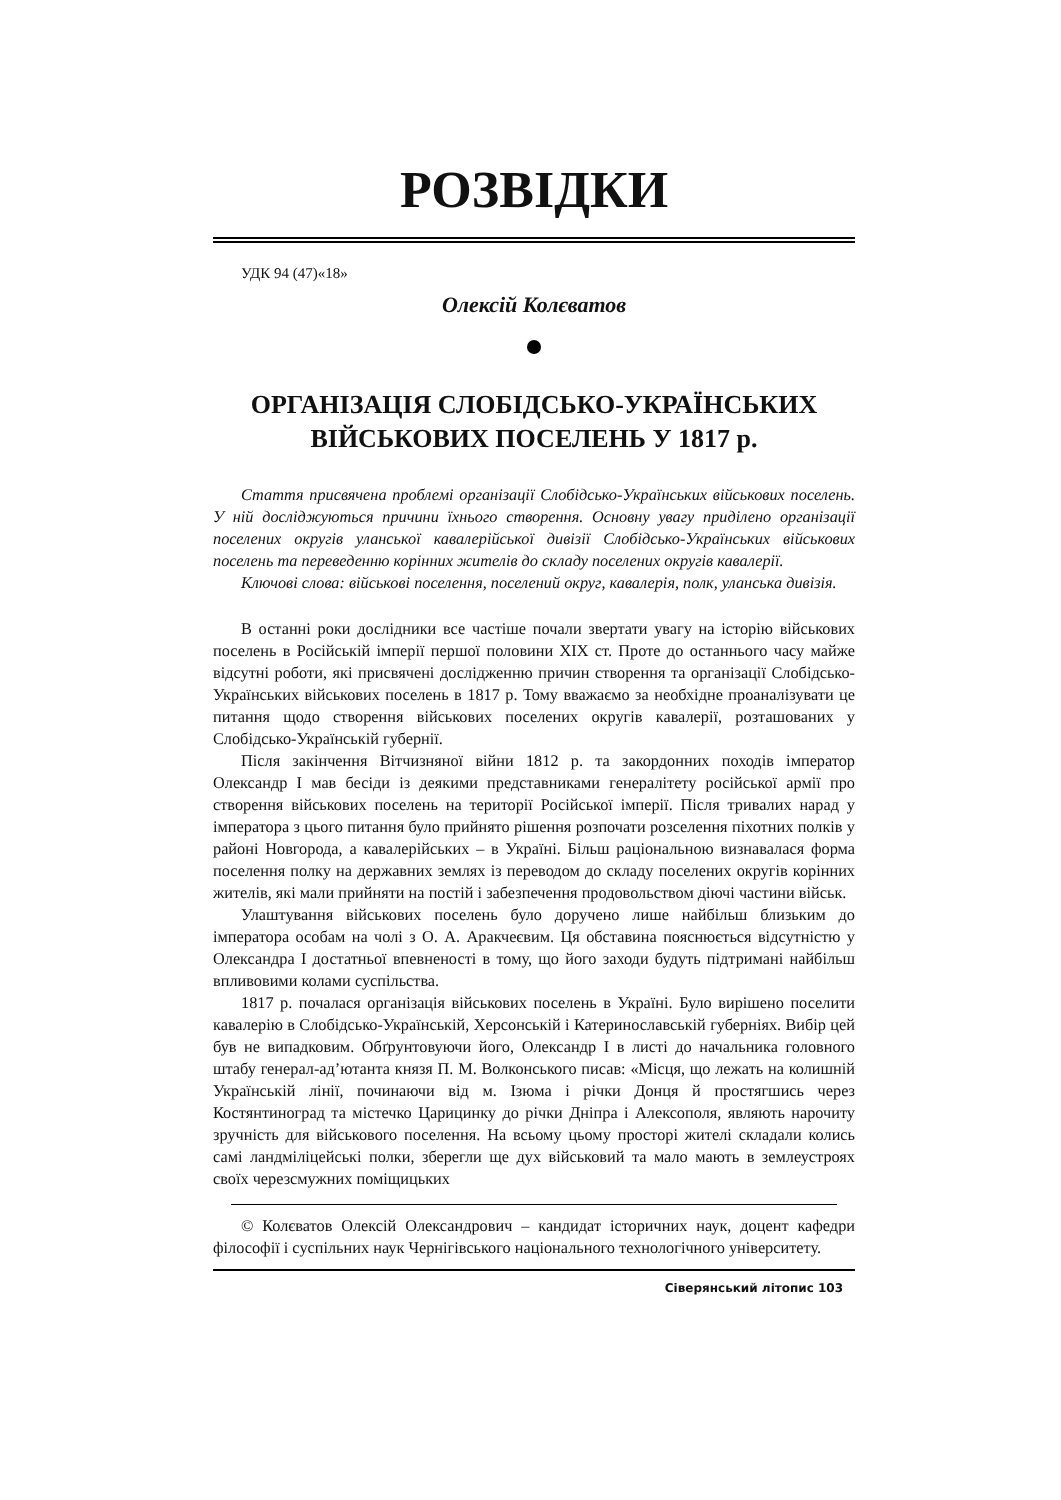РОЗВІДКИ
УДК 94 (47)«18»
Олексій Колєватов
ОРГАНІЗАЦІЯ СЛОБІДСЬКО-УКРАЇНСЬКИХ
ВІЙСЬКОВИХ ПОСЕЛЕНЬ У 1817 р.
Стаття присвячена проблемі організації Слобідсько-Українських військових поселень. У ній досліджуються причини їхнього створення. Основну увагу приділено організації поселених округів уланської кавалерійської дивізії Слобідсько-Українських військових поселень та переведенню корінних жителів до складу поселених округів кавалерії.
Ключові слова: військові поселення, поселений округ, кавалерія, полк, уланська дивізія.
В останні роки дослідники все частіше почали звертати увагу на історію військових поселень в Російській імперії першої половини XIX ст. Проте до останнього часу майже відсутні роботи, які присвячені дослідженню причин створення та організації Слобідсько-Українських військових поселень в 1817 р. Тому вважаємо за необхідне проаналізувати це питання щодо створення військових поселених округів кавалерії, розташованих у Слобідсько-Українській губернії.
Після закінчення Вітчизняної війни 1812 р. та закордонних походів імператор Олександр I мав бесіди із деякими представниками генералітету російської армії про створення військових поселень на території Російської імперії. Після тривалих нарад у імператора з цього питання було прийнято рішення розпочати розселення піхотних полків у районі Новгорода, а кавалерійських – в Україні. Більш раціональною визнавалася форма поселення полку на державних землях із переводом до складу поселених округів корінних жителів, які мали прийняти на постій і забезпечення продовольством діючі частини військ.
Улаштування військових поселень було доручено лише найбільш близьким до імператора особам на чолі з О. А. Аракчеєвим. Ця обставина пояснюється відсутністю у Олександра I достатньої впевненості в тому, що його заходи будуть підтримані найбільш впливовими колами суспільства.
1817 р. почалася організація військових поселень в Україні. Було вирішено поселити кавалерію в Слобідсько-Українській, Херсонській і Катеринославській губерніях. Вибір цей був не випадковим. Обґрунтовуючи його, Олександр I в листі до начальника головного штабу генерал-ад’ютанта князя П. М. Волконського писав: «Місця, що лежать на колишній Українській лінії, починаючи від м. Ізюма і річки Донця й простягшись через Костянтиноград та містечко Царицинку до річки Дніпра і Алексополя, являють нарочиту зручність для військового поселення. На всьому цьому просторі жителі складали колись самі ландміліцейські полки, зберегли ще дух військовий та мало мають в землеустроях своїх черезсмужних поміщицьких
© Колєватов Олексій Олександрович – кандидат історичних наук, доцент кафедри філософії і суспільних наук Чернігівського національного технологічного університету.
Сіверянський літопис 103